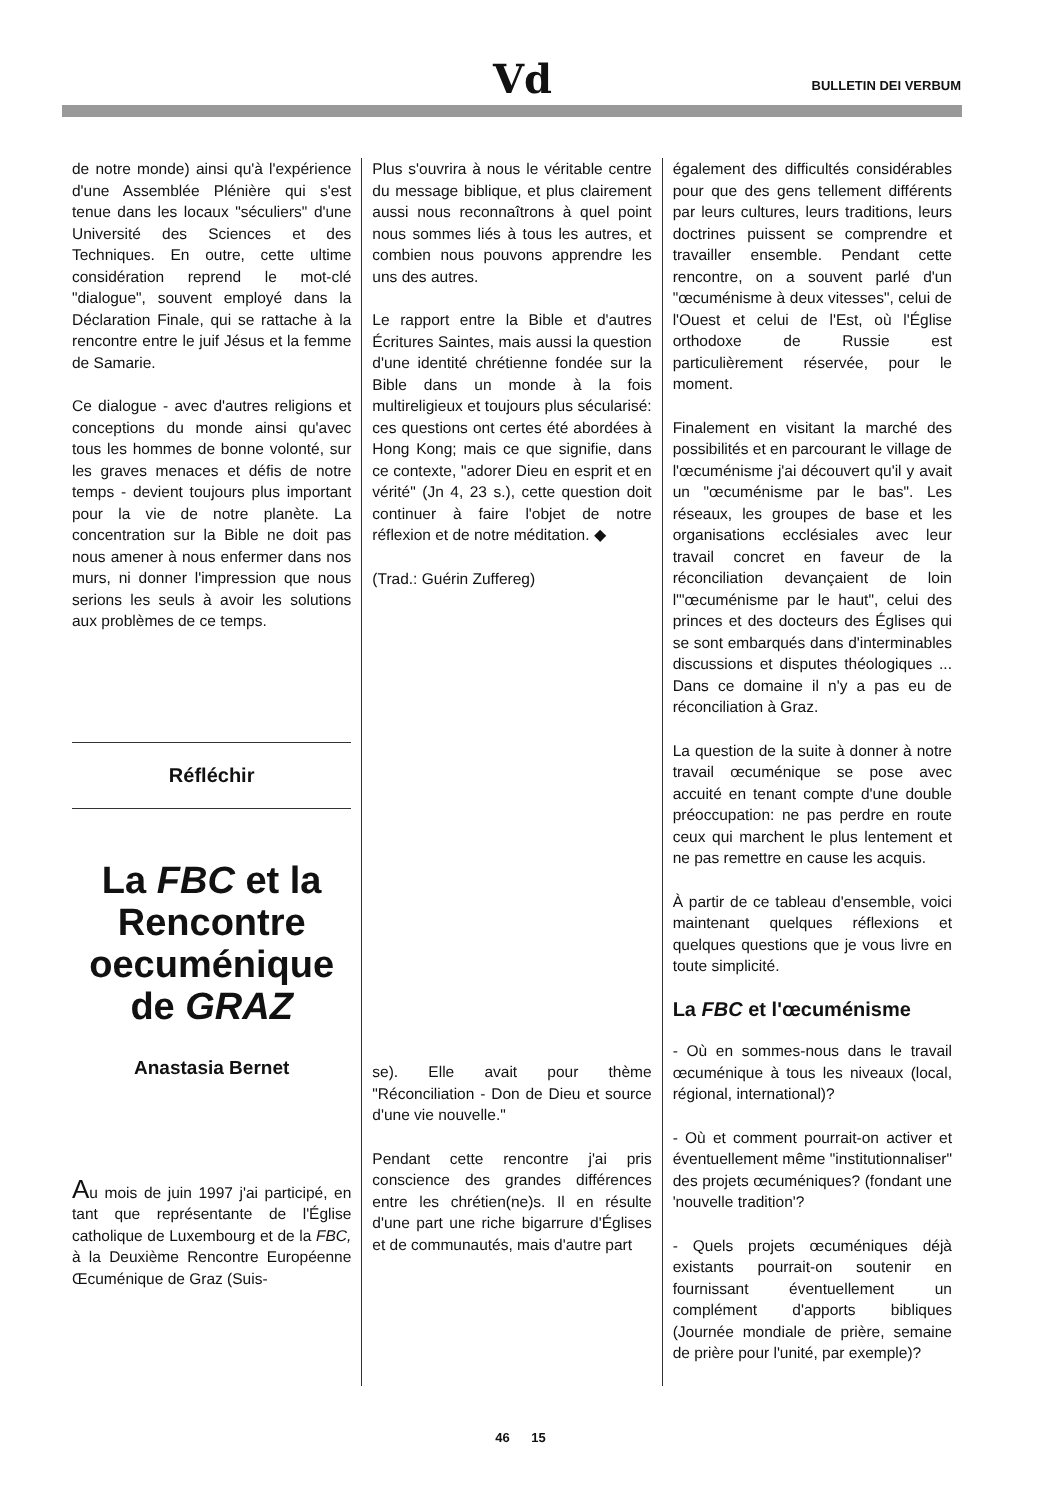Vd BULLETIN DEI VERBUM
de notre monde) ainsi qu'à l'expérience d'une Assemblée Plénière qui s'est tenue dans les locaux "séculiers" d'une Université des Sciences et des Techniques. En outre, cette ultime considération reprend le mot-clé "dialogue", souvent employé dans la Déclaration Finale, qui se rattache à la rencontre entre le juif Jésus et la femme de Samarie.
Ce dialogue - avec d'autres religions et conceptions du monde ainsi qu'avec tous les hommes de bonne volonté, sur les graves menaces et défis de notre temps - devient toujours plus important pour la vie de notre planète. La concentration sur la Bible ne doit pas nous amener à nous enfermer dans nos murs, ni donner l'impression que nous serions les seuls à avoir les solutions aux problèmes de ce temps.
Réfléchir
La FBC et la Rencontre oecuménique de GRAZ
Anastasia Bernet
Au mois de juin 1997 j'ai participé, en tant que représentante de l'Église catholique de Luxembourg et de la FBC, à la Deuxième Rencontre Européenne Œcuménique de Graz (Suis-
Plus s'ouvrira à nous le véritable centre du message biblique, et plus clairement aussi nous reconnaîtrons à quel point nous sommes liés à tous les autres, et combien nous pouvons apprendre les uns des autres.
Le rapport entre la Bible et d'autres Écritures Saintes, mais aussi la question d'une identité chrétienne fondée sur la Bible dans un monde à la fois multireligieux et toujours plus sécularisé: ces questions ont certes été abordées à Hong Kong; mais ce que signifie, dans ce contexte, "adorer Dieu en esprit et en vérité" (Jn 4, 23 s.), cette question doit continuer à faire l'objet de notre réflexion et de notre méditation. ◆
(Trad.: Guérin Zuffereg)
se). Elle avait pour thème "Réconciliation - Don de Dieu et source d'une vie nouvelle."
Pendant cette rencontre j'ai pris conscience des grandes différences entre les chrétien(ne)s. Il en résulte d'une part une riche bigarrure d'Églises et de communautés, mais d'autre part
également des difficultés considérables pour que des gens tellement différents par leurs cultures, leurs traditions, leurs doctrines puissent se comprendre et travailler ensemble. Pendant cette rencontre, on a souvent parlé d'un "œcuménisme à deux vitesses", celui de l'Ouest et celui de l'Est, où l'Église orthodoxe de Russie est particulièrement réservée, pour le moment.
Finalement en visitant la marché des possibilités et en parcourant le village de l'œcuménisme j'ai découvert qu'il y avait un "œcuménisme par le bas". Les réseaux, les groupes de base et les organisations ecclésiales avec leur travail concret en faveur de la réconciliation devançaient de loin l'"œcuménisme par le haut", celui des princes et des docteurs des Églises qui se sont embarqués dans d'interminables discussions et disputes théologiques ... Dans ce domaine il n'y a pas eu de réconciliation à Graz.
La question de la suite à donner à notre travail œcuménique se pose avec accuité en tenant compte d'une double préoccupation: ne pas perdre en route ceux qui marchent le plus lentement et ne pas remettre en cause les acquis.
À partir de ce tableau d'ensemble, voici maintenant quelques réflexions et quelques questions que je vous livre en toute simplicité.
La FBC et l'œcuménisme
- Où en sommes-nous dans le travail œcuménique à tous les niveaux (local, régional, international)?
- Où et comment pourrait-on activer et éventuellement même "institutionnaliser" des projets œcuméniques? (fondant une 'nouvelle tradition'?
- Quels projets œcuméniques déjà existants pourrait-on soutenir en fournissant éventuellement un complément d'apports bibliques (Journée mondiale de prière, semaine de prière pour l'unité, par exemple)?
46 15